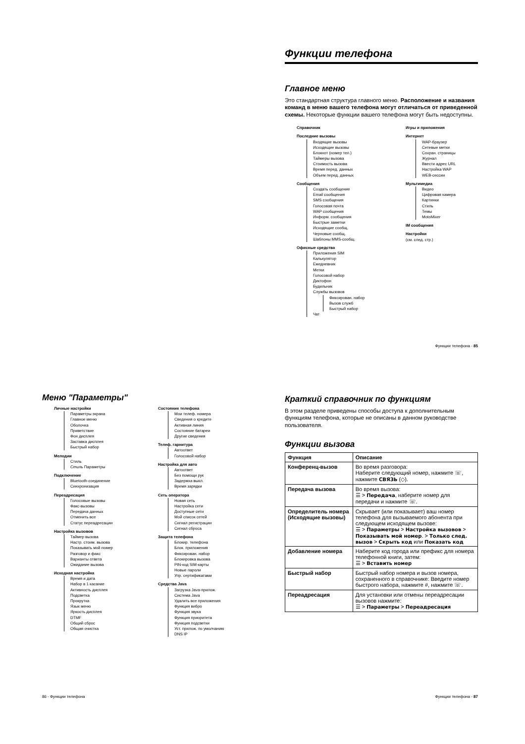Функции телефона
Главное меню
Это стандартная структура главного меню. Расположение и названия команд в меню вашего телефона могут отличаться от приведенной схемы. Некоторые функции вашего телефона могут быть недоступны.
Справочник
Последние вызовы
Входящие вызовы
Исходящие вызовы
Блокнот (номер тел.)
Таймеры вызова
Стоимость вызова
Время перед. данных
Объем перед. данных
Сообщения
Создать сообщение
Email сообщения
SMS сообщения
Голосовая почта
WAP сообщения
Информ. сообщения
Быстрые заметки
Исходящие сообщ.
Черновые сообщ.
Шаблоны MMS-сообщ.
Офисные средства
Приложения SIM
Калькулятор
Ежедневник
Метки
Голосовой набор
Диктофон
Будильник
Службы вызовов
Фиксирован. набор
Вызов служб
Быстрый набор
Чат
Игры и приложения
Интернет
WAP-браузер
Сетевые метки
Сохран. страницы
Журнал
Ввести адрес URL
Настройка WAP
WEB-сессии
Мультимедиа
Видео
Цифровая камера
Картинки
Стиль
Темы
MotoMixer
IM сообщения
Настройки
(см. след. стр.)
Функции телефона - 85
Меню "Параметры"
Личные настройки
Параметры экрана
Главное меню
Оболочка
Приветствие
Фон дисплея
Заставка дисплея
Быстрый набор
Мелодии
Стиль
Стиль Параметры
Подключение
Bluetooth-соединение
Синхронизация
Переадресация
Голосовые вызовы
Факс-вызовы
Передача данных
Отменить все
Статус переадресации
Настройка вызовов
Таймер вызова
Настр. стоим. вызова
Показывать мой номер
Разговор и факс
Варианты ответа
Ожидание вызова
Исходная настройка
Время и дата
Набор в 1 касание
Активность дисплея
Подсветка
Прокрутка
Язык меню
Яркость дисплея
DTMF
Общий сброс
Общая очистка
Состояние телефона
Мои телеф. номера
Сведения о кредите
Активная линия
Состояние батареи
Другие сведения
Телеф. гарнитура
Автоответ
Голосовой набор
Настройка для авто
Автоответ
Без помощи рук
Задержка выкл.
Время зарядки
Сеть оператора
Новая сеть
Настройка сети
Доступные сети
Мой список сетей
Сигнал регистрации
Сигнал сброса
Защита телефона
Блокир. телефона
Блок. приложения
Фиксирован. набор
Блокировка вызова
PIN-код SIM-карты
Новые пароли
Упр. сертификатами
Средства Java
Загрузка Java-прилож.
Система Java
Удалить все приложения
Функция вибро
Функция звука
Функция приоритета
Функция подсветки
Уст. прилож. по умолчанию
DNS IP
86 - Функции телефона
Краткий справочник по функциям
В этом разделе приведены способы доступа к дополнительным функциям телефона, которые не описаны в данном руководстве пользователя.
Функции вызова
| Функция | Описание |
| --- | --- |
| Конференц-вызов | Во время разговора: Наберите следующий номер, нажмите ☏, нажмите СВЯЗЬ (◇). |
| Передача вызова | Во время вызова: ☰ > Передача , наберите номер для передачи и нажмите ☏. |
| Определитель номера (Исходящие вызовы) | Скрывает (или показывает) ваш номер телефона для вызываемого абонента при следующем исходящем вызове: ☰ > Параметры > Настройка вызовов > Показывать мой номер . > Только след. вызов > Скрыть код или Показать код |
| Добавление номера | Наберите код города или префикс для номера телефонной книги, затем: ☰ > Вставить номер |
| Быстрый набор | Быстрый набор номера и вызов номера, сохраненного в справочнике: Введите номер быстрого набора, нажмите #, нажмите ☏. |
| Переадресация | Для установки или отмены переадресации вызовов нажмите: ☰ > Параметры > Переадресация |
Функции телефона - 87